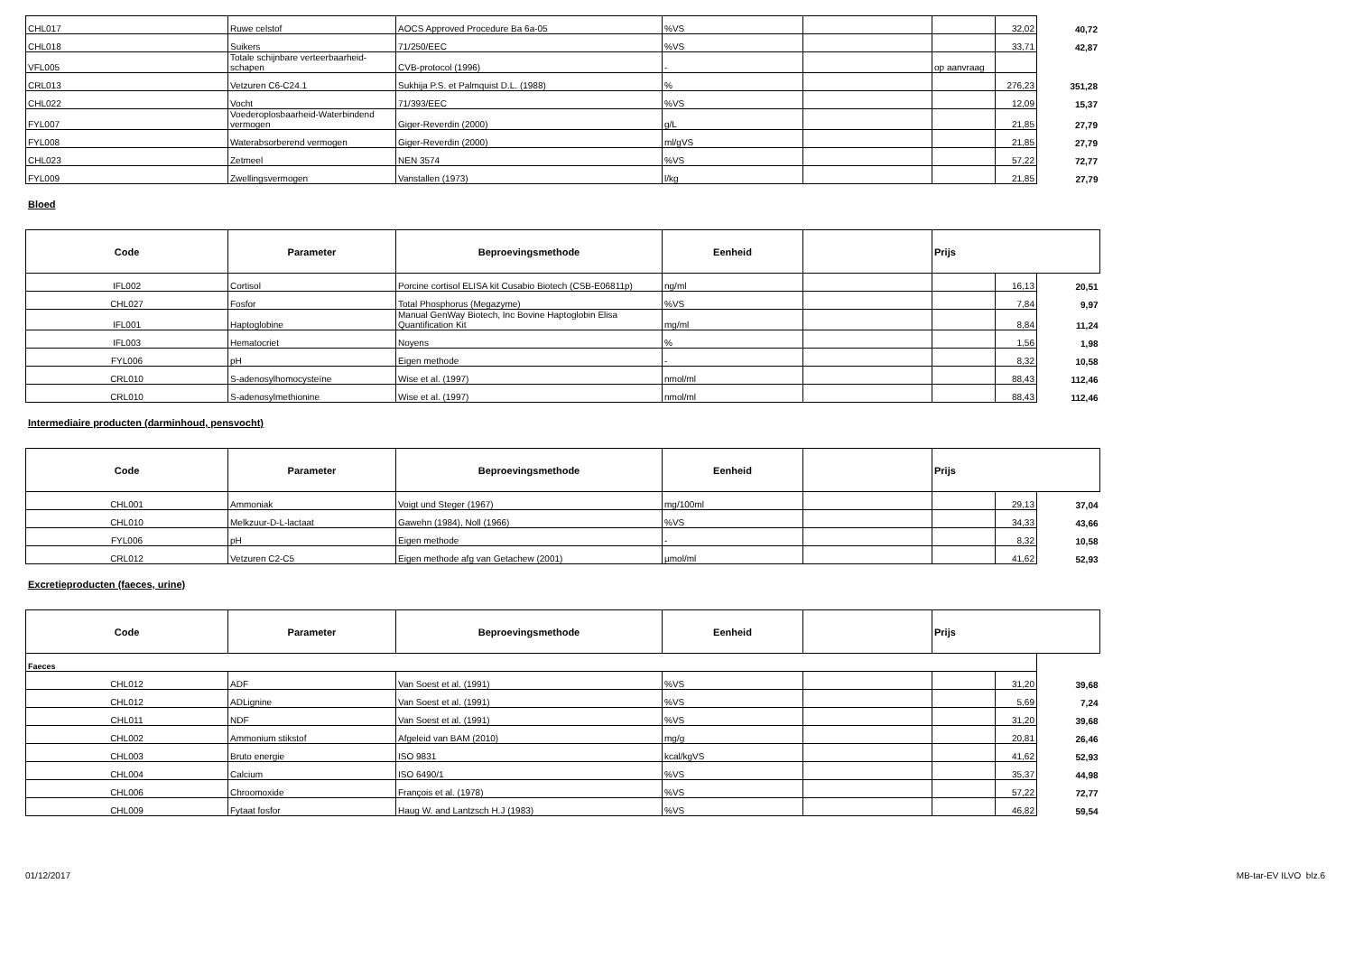| CHL017 | Ruwe celstof | AOCS Approved Procedure Ba 6a-05 | %VS | | | 32,02 | 40,72 |
| CHL018 | Suikers | 71/250/EEC | %VS | | | 33,71 | 42,87 |
| VFL005 | Totale schijnbare verteerbaarheid-schapen | CVB-protocol (1996) | - | | op aanvraag | | |
| CRL013 | Vetzuren C6-C24.1 | Sukhija P.S. et Palmquist D.L. (1988) | % | | | 276,23 | 351,28 |
| CHL022 | Vocht | 71/393/EEC | %VS | | | 12,09 | 15,37 |
| FYL007 | Voederoplosbaarheid-Waterbindend vermogen | Giger-Reverdin (2000) | g/L | | | 21,85 | 27,79 |
| FYL008 | Waterabsorberend vermogen | Giger-Reverdin (2000) | ml/gVS | | | 21,85 | 27,79 |
| CHL023 | Zetmeel | NEN 3574 | %VS | | | 57,22 | 72,77 |
| FYL009 | Zwellingsvermogen | Vanstallen (1973) | l/kg | | | 21,85 | 27,79 |
Bloed
| Code | Parameter | Beproevingsmethode | Eenheid | | Prijs | | |
| --- | --- | --- | --- | --- | --- | --- | --- |
| IFL002 | Cortisol | Porcine cortisol ELISA kit Cusabio Biotech (CSB-E06811p) | ng/ml | | | 16,13 | 20,51 |
| CHL027 | Fosfor | Total Phosphorus (Megazyme) | %VS | | | 7,84 | 9,97 |
| IFL001 | Haptoglobine | Manual GenWay Biotech, Inc Bovine Haptoglobin Elisa Quantification Kit | mg/ml | | | 8,84 | 11,24 |
| IFL003 | Hematocriet | Noyens | % | | | 1,56 | 1,98 |
| FYL006 | pH | Eigen methode | - | | | 8,32 | 10,58 |
| CRL010 | S-adenosylhomocysteïne | Wise et al. (1997) | nmol/ml | | | 88,43 | 112,46 |
| CRL010 | S-adenosylmethionine | Wise et al. (1997) | nmol/ml | | | 88,43 | 112,46 |
Intermediaire producten (darminhoud, pensvocht)
| Code | Parameter | Beproevingsmethode | Eenheid | | Prijs | | |
| --- | --- | --- | --- | --- | --- | --- | --- |
| CHL001 | Ammoniak | Voigt und Steger (1967) | mg/100ml | | | 29,13 | 37,04 |
| CHL010 | Melkzuur-D-L-lactaat | Gawehn (1984), Noll (1966) | %VS | | | 34,33 | 43,66 |
| FYL006 | pH | Eigen methode | - | | | 8,32 | 10,58 |
| CRL012 | Vetzuren C2-C5 | Eigen methode afg van Getachew (2001) | µmol/ml | | | 41,62 | 52,93 |
Excretieproducten (faeces, urine)
| Code | Parameter | Beproevingsmethode | Eenheid | | Prijs | | |
| --- | --- | --- | --- | --- | --- | --- | --- |
| Faeces | | | | | | | |
| CHL012 | ADF | Van Soest et al. (1991) | %VS | | | 31,20 | 39,68 |
| CHL012 | ADLignine | Van Soest et al. (1991) | %VS | | | 5,69 | 7,24 |
| CHL011 | NDF | Van Soest et al. (1991) | %VS | | | 31,20 | 39,68 |
| CHL002 | Ammonium stikstof | Afgeleid van BAM (2010) | mg/g | | | 20,81 | 26,46 |
| CHL003 | Bruto energie | ISO 9831 | kcal/kgVS | | | 41,62 | 52,93 |
| CHL004 | Calcium | ISO 6490/1 | %VS | | | 35,37 | 44,98 |
| CHL006 | Chroomoxide | François et al. (1978) | %VS | | | 57,22 | 72,77 |
| CHL009 | Fytaat fosfor | Haug W. and Lantzsch H.J (1983) | %VS | | | 46,82 | 59,54 |
01/12/2017 MB-tar-EV ILVO blz.6